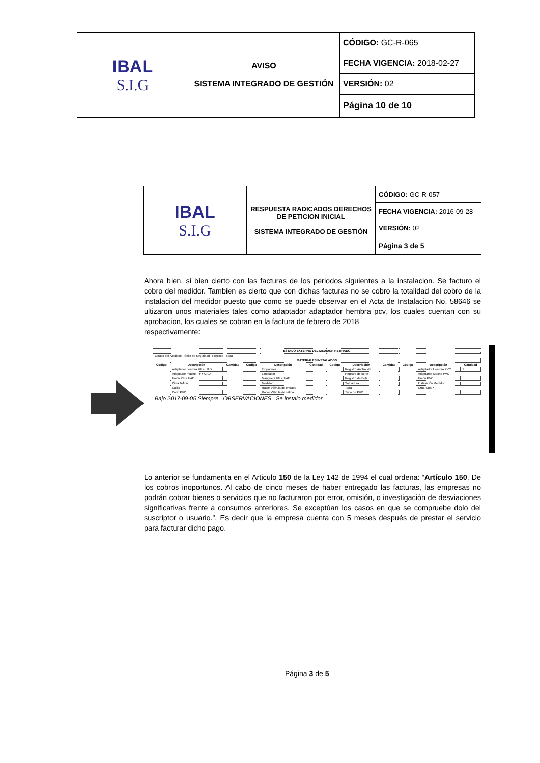| IBAL S.I.G | AVISO SISTEMA INTEGRADO DE GESTIÓN | CÓDIGO: GC-R-065 |
| | | FECHA VIGENCIA: 2018-02-27 |
| | | VERSIÓN: 02 |
| | | Página 10 de 10 |
| IBAL S.I.G | RESPUESTA RADICADOS DERECHOS DE PETICION INICIAL SISTEMA INTEGRADO DE GESTIÓN | CÓDIGO: GC-R-057 |
| | | FECHA VIGENCIA: 2016-09-28 |
| | | VERSIÓN: 02 |
| | | Página 3 de 5 |
Ahora bien, si bien cierto con las facturas de los periodos siguientes a la instalacion. Se facturo el cobro del medidor. Tambien es cierto que con dichas facturas no se cobro la totalidad del cobro de la instalacion del medidor puesto que como se puede observar en el Acta de Instalacion No. 58646 se ultizaron unos materiales tales como adaptador adaptador hembra pcv, los cuales cuentan con su aprobacion, los cuales se cobran en la factura de febrero de 2018
respectivamente:
| ESTADO EXTERNO DEL MEDIDOR RETIRADO | | | | | | | | | | | |
| --- | --- | --- | --- | --- | --- | --- | --- | --- | --- | --- | --- |
| Estado del Medidor: Sello de seguridad Precinto Tapa | | | | | | | | | | | |
| MATERIALES INSTALADOS | | | | | | | | | | | |
| Codigo | Descripción | Cantidad | Codigo | Descripción | Cantidad | Codigo | Descripción | Cantidad | Codigo | Descripción | Cantidad |
| | Adaptador hembra PF + UAD | | | Empaques | | | Registro Antifraude | | | Adaptador Hembra PVC | 1 |
| | Adaptador macho PF + UAD | | | Limpiador | | | Registro de corte | | | Adaptador Macho PVC | |
| | Unión PF + UAD | | | Manguera PF + UAD | | | Registro de Bola | | | Unión PVC | |
| | Cinta Teflon | | | Medidor | | | Soldadura | | | Instalación Medidor | |
| | Cajilla | | | Racor Válvula de entrada | | | Tapa | | | Otro, Cuál? | |
| | Codo PVC | | | Racor Válvula de salida | | | Tubo de PVC | | | | |
| Bajo 2017-09-05 Siempre OBSERVACIONES Se instalo medidor | | | | | | | | | | | |
Lo anterior se fundamenta en el Articulo 150 de la Ley 142 de 1994 el cual ordena: “Artículo 150. De los cobros inoportunos. Al cabo de cinco meses de haber entregado las facturas, las empresas no podrán cobrar bienes o servicios que no facturaron por error, omisión, o investigación de desviaciones significativas frente a consumos anteriores. Se exceptúan los casos en que se compruebe dolo del suscriptor o usuario.”. Es decir que la empresa cuenta con 5 meses después de prestar el servicio para facturar dicho pago.
Página 3 de 5